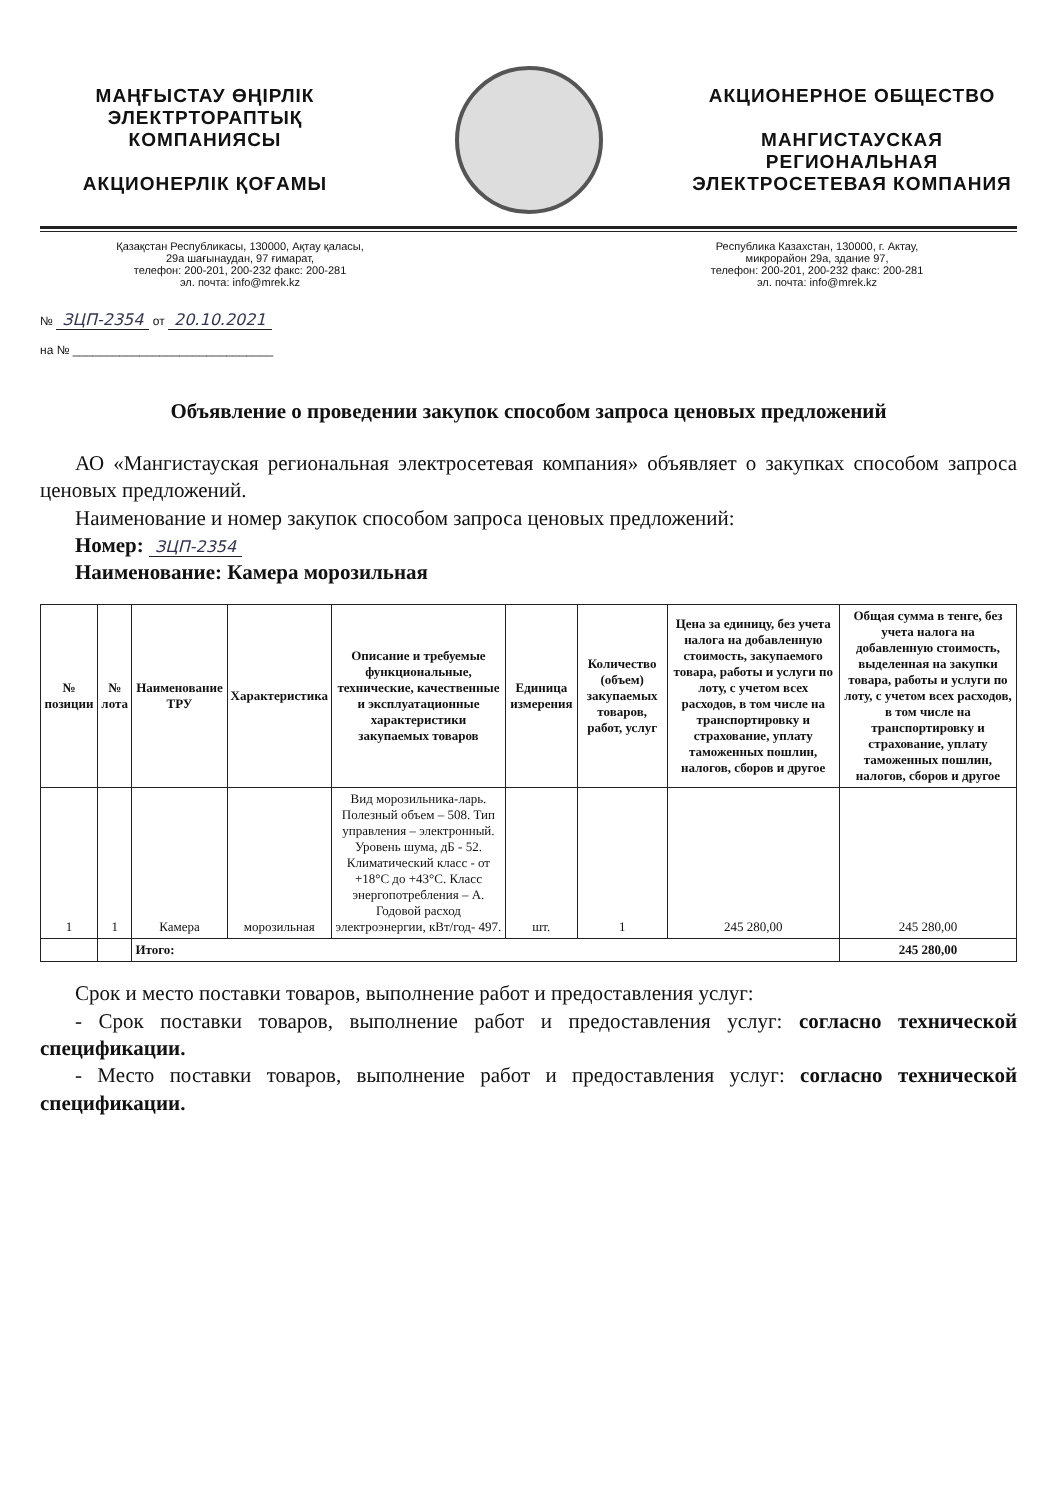МАҢҒЫСТАУ ӨҢІРЛІК
ЭЛЕКТРТОРАПТЫҚ
КОМПАНИЯСЫ
АКЦИОНЕРЛІК ҚОҒАМЫ
АКЦИОНЕРНОЕ ОБЩЕСТВО
МАНГИСТАУСКАЯ
РЕГИОНАЛЬНАЯ
ЭЛЕКТРОСЕТЕВАЯ КОМПАНИЯ
Қазақстан Республикасы, 130000, Ақтау қаласы,
29а шағынаудан, 97 ғимарат,
телефон: 200-201, 200-232 факс: 200-281
эл. почта: info@mrek.kz
Республика Казахстан, 130000, г. Актау,
микрорайон 29а, здание 97,
телефон: 200-201, 200-232 факс: 200-281
эл. почта: info@mrek.kz
№ ЗЦП-2354 от 20.10.2021
на № ______________________________
Объявление о проведении закупок способом запроса ценовых предложений
АО «Мангистауская региональная электросетевая компания» объявляет о закупках способом запроса ценовых предложений.
Наименование и номер закупок способом запроса ценовых предложений:
Номер: ЗЦП-2354
Наименование: Камера морозильная
| № позиции | № лота | Наименование ТРУ | Характеристика | Описание и требуемые функциональные, технические, качественные и эксплуатационные характеристики закупаемых товаров | Единица измерения | Количество (объем) закупаемых товаров, работ, услуг | Цена за единицу, без учета налога на добавленную стоимость, закупаемого товара, работы и услуги по лоту, с учетом всех расходов, в том числе на транспортировку и страхование, уплату таможенных пошлин, налогов, сборов и другое | Общая сумма в тенге, без учета налога на добавленную стоимость, выделенная на закупки товара, работы и услуги по лоту, с учетом всех расходов, в том числе на транспортировку и страхование, уплату таможенных пошлин, налогов, сборов и другое |
| --- | --- | --- | --- | --- | --- | --- | --- | --- |
| 1 | 1 | Камера | морозильная | Вид морозильника-ларь. Полезный объем – 508. Тип управления – электронный. Уровень шума, дБ - 52. Климатический класс - от +18°С до +43°С. Класс энергопотребления – А. Годовой расход электроэнергии, кВт/год- 497. | шт. | 1 | 245 280,00 | 245 280,00 |
| | | Итого: | | | | | | 245 280,00 |
Срок и место поставки товаров, выполнение работ и предоставления услуг:
- Срок поставки товаров, выполнение работ и предоставления услуг: согласно технической спецификации.
- Место поставки товаров, выполнение работ и предоставления услуг: согласно технической спецификации.